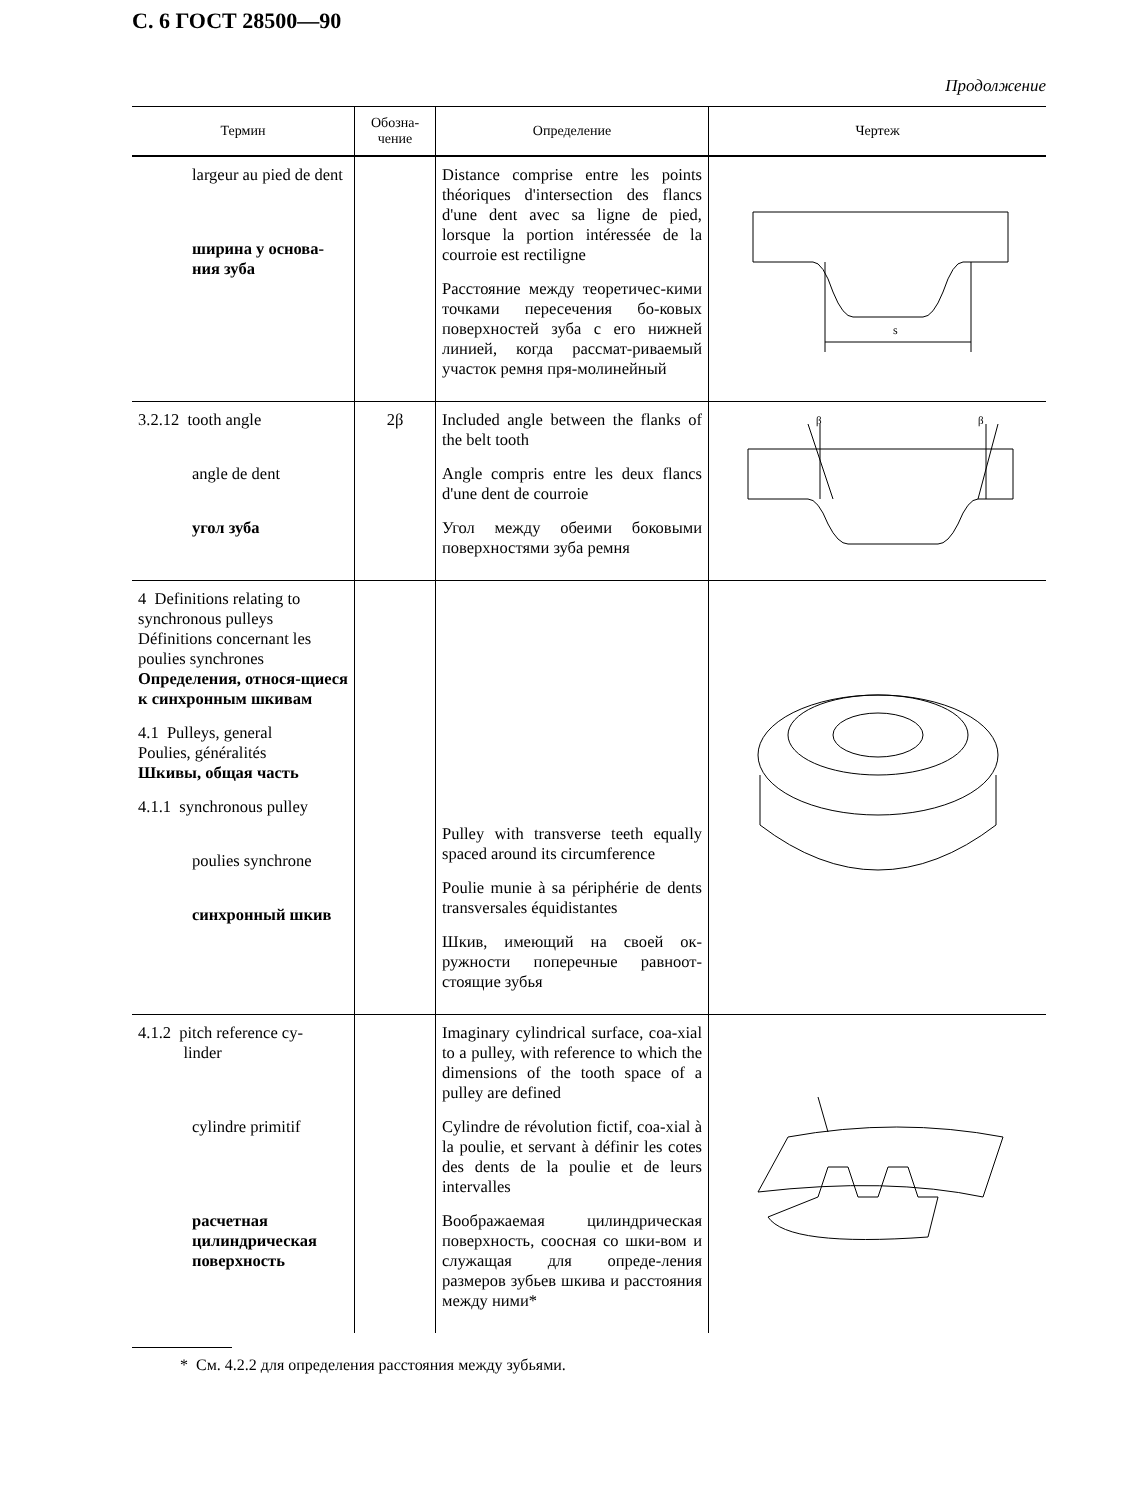С. 6 ГОСТ 28500—90
Продолжение
| Термин | Обозна- чение | Определение | Чертеж |
| --- | --- | --- | --- |
| largeur au pied de dent ширина у основа-ния зуба | | Distance comprise entre les points théoriques d'intersection des flancs d'une dent avec sa ligne de pied, lorsque la portion intéressée de la courroie est rectiligne Расстояние между теоретичес-кими точками пересечения бо-ковых поверхностей зуба с его нижней линией, когда рассмат-риваемый участок ремня пря-молинейный | s |
| 3.2.12 tooth angle angle de dent угол зуба | 2β | Included angle between the flanks of the belt tooth Angle compris entre les deux flancs d'une dent de courroie Угол между обеими боковыми поверхностями зуба ремня | β β |
| 4 Definitions relating to synchronous pulleys Définitions concernant les poulies synchrones Определения, относя-щиеся к синхронным шкивам 4.1 Pulleys, general Poulies, généralités Шкивы, общая часть 4.1.1 synchronous pulley poulies synchrone синхронный шкив | | Pulley with transverse teeth equally spaced around its circumference Poulie munie à sa périphérie de dents transversales équidistantes Шкив, имеющий на своей ок-ружности поперечные равноот-стоящие зубья | |
| 4.1.2 pitch reference cy- linder cylindre primitif расчетная цилиндрическая поверхность | | Imaginary cylindrical surface, coa-xial to a pulley, with reference to which the dimensions of the tooth space of a pulley are defined Cylindre de révolution fictif, coa-xial à la poulie, et servant à définir les cotes des dents de la poulie et de leurs intervalles Воображаемая цилиндрическая поверхность, соосная со шки-вом и служащая для опреде-ления размеров зубьев шкива и расстояния между ними* | |
* См. 4.2.2 для определения расстояния между зубьями.